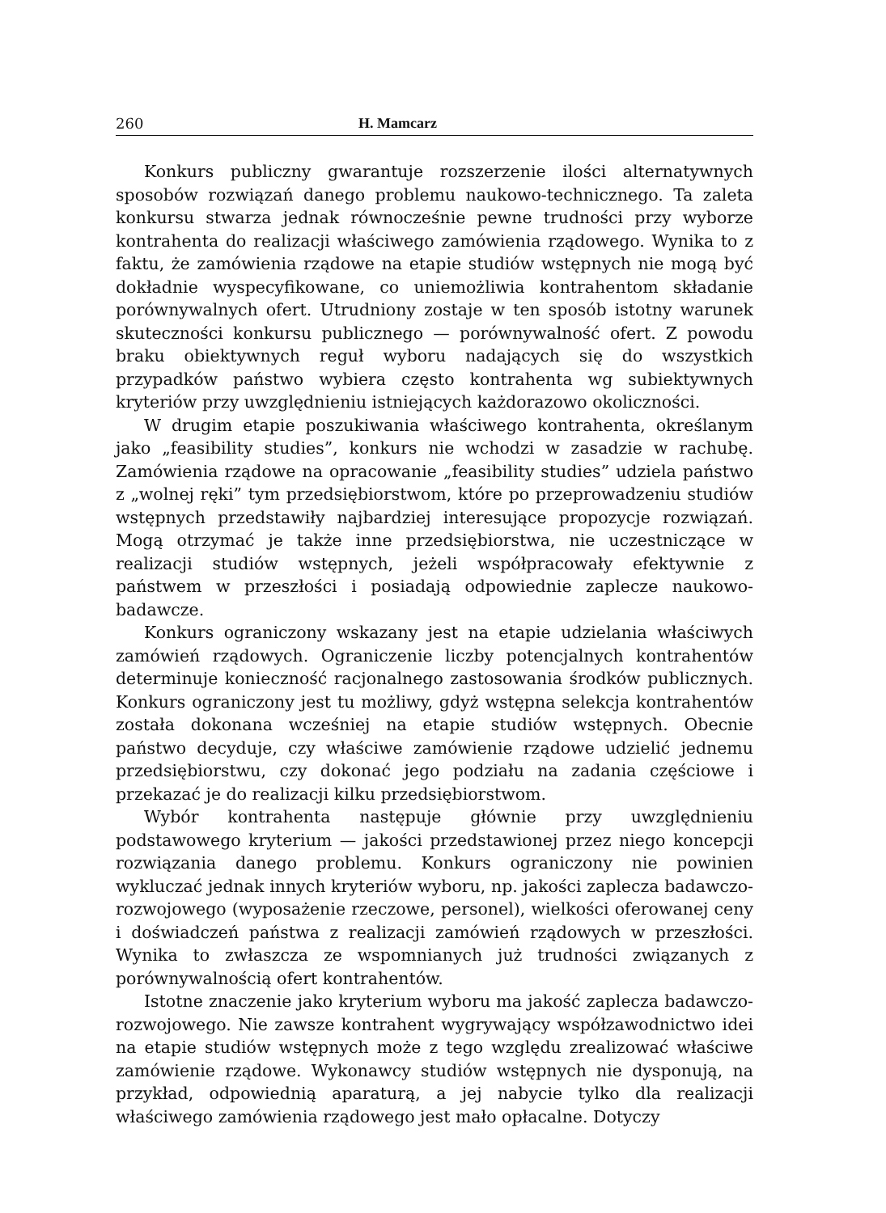260 H. Mamcarz
Konkurs publiczny gwarantuje rozszerzenie ilości alternatywnych sposobów rozwiązań danego problemu naukowo-technicznego. Ta zaleta konkursu stwarza jednak równocześnie pewne trudności przy wyborze kontrahenta do realizacji właściwego zamówienia rządowego. Wynika to z faktu, że zamówienia rządowe na etapie studiów wstępnych nie mogą być dokładnie wyspecyfikowane, co uniemożliwia kontrahentom składanie porównywalnych ofert. Utrudniony zostaje w ten sposób istotny warunek skuteczności konkursu publicznego — porównywalność ofert. Z powodu braku obiektywnych reguł wyboru nadających się do wszystkich przypadków państwo wybiera często kontrahenta wg subiektywnych kryteriów przy uwzględnieniu istniejących każdorazowo okoliczności.
W drugim etapie poszukiwania właściwego kontrahenta, określanym jako „feasibility studies”, konkurs nie wchodzi w zasadzie w rachubę. Zamówienia rządowe na opracowanie „feasibility studies” udziela państwo z „wolnej ręki” tym przedsiębiorstwom, które po przeprowadzeniu studiów wstępnych przedstawiły najbardziej interesujące propozycje rozwiązań. Mogą otrzymać je także inne przedsiębiorstwa, nie uczestniczące w realizacji studiów wstępnych, jeżeli współpracowały efektywnie z państwem w przeszłości i posiadają odpowiednie zaplecze naukowo-badawcze.
Konkurs ograniczony wskazany jest na etapie udzielania właściwych zamówień rządowych. Ograniczenie liczby potencjalnych kontrahentów determinuje konieczność racjonalnego zastosowania środków publicznych. Konkurs ograniczony jest tu możliwy, gdyż wstępna selekcja kontrahentów została dokonana wcześniej na etapie studiów wstępnych. Obecnie państwo decyduje, czy właściwe zamówienie rządowe udzielić jednemu przedsiębiorstwu, czy dokonać jego podziału na zadania częściowe i przekazać je do realizacji kilku przedsiębiorstwom.
Wybór kontrahenta następuje głównie przy uwzględnieniu podstawowego kryterium — jakości przedstawionej przez niego koncepcji rozwiązania danego problemu. Konkurs ograniczony nie powinien wykluczać jednak innych kryteriów wyboru, np. jakości zaplecza badawczo-rozwojowego (wyposażenie rzeczowe, personel), wielkości oferowanej ceny i doświadczeń państwa z realizacji zamówień rządowych w przeszłości. Wynika to zwłaszcza ze wspomnianych już trudności związanych z porównywalnością ofert kontrahentów.
Istotne znaczenie jako kryterium wyboru ma jakość zaplecza badawczo-rozwojowego. Nie zawsze kontrahent wygrywający współzawodnictwo idei na etapie studiów wstępnych może z tego względu zrealizować właściwe zamówienie rządowe. Wykonawcy studiów wstępnych nie dysponują, na przykład, odpowiednią aparaturą, a jej nabycie tylko dla realizacji właściwego zamówienia rządowego jest mało opłacalne. Dotyczy